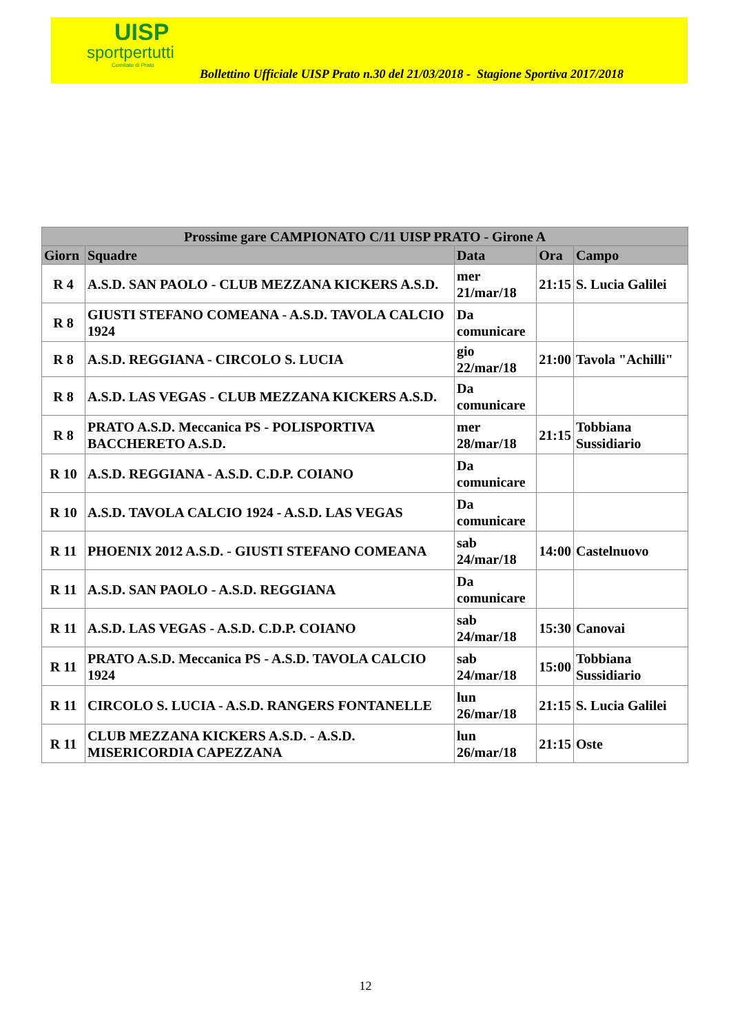UISP
sportpertutti
Comitato di Prato
Bollettino Ufficiale UISP Prato n.30 del 21/03/2018 - Stagione Sportiva 2017/2018
| Prossime gare CAMPIONATO C/11 UISP PRATO - Girone A | | | | |
| --- | --- | --- | --- | --- |
| Giorn | Squadre | Data | Ora | Campo |
| R 4 | A.S.D. SAN PAOLO - CLUB MEZZANA KICKERS A.S.D. | mer 21/mar/18 | 21:15 | S. Lucia Galilei |
| R 8 | GIUSTI STEFANO COMEANA - A.S.D. TAVOLA CALCIO 1924 | Da comunicare | | |
| R 8 | A.S.D. REGGIANA - CIRCOLO S. LUCIA | gio 22/mar/18 | 21:00 | Tavola "Achilli" |
| R 8 | A.S.D. LAS VEGAS - CLUB MEZZANA KICKERS A.S.D. | Da comunicare | | |
| R 8 | PRATO A.S.D. Meccanica PS - POLISPORTIVA BACCHERETO A.S.D. | mer 28/mar/18 | 21:15 | Tobbiana Sussidiario |
| R 10 | A.S.D. REGGIANA - A.S.D. C.D.P. COIANO | Da comunicare | | |
| R 10 | A.S.D. TAVOLA CALCIO 1924 - A.S.D. LAS VEGAS | Da comunicare | | |
| R 11 | PHOENIX 2012 A.S.D. - GIUSTI STEFANO COMEANA | sab 24/mar/18 | 14:00 | Castelnuovo |
| R 11 | A.S.D. SAN PAOLO - A.S.D. REGGIANA | Da comunicare | | |
| R 11 | A.S.D. LAS VEGAS - A.S.D. C.D.P. COIANO | sab 24/mar/18 | 15:30 | Canovai |
| R 11 | PRATO A.S.D. Meccanica PS - A.S.D. TAVOLA CALCIO 1924 | sab 24/mar/18 | 15:00 | Tobbiana Sussidiario |
| R 11 | CIRCOLO S. LUCIA - A.S.D. RANGERS FONTANELLE | lun 26/mar/18 | 21:15 | S. Lucia Galilei |
| R 11 | CLUB MEZZANA KICKERS A.S.D. - A.S.D. MISERICORDIA CAPEZZANA | lun 26/mar/18 | 21:15 | Oste |
12